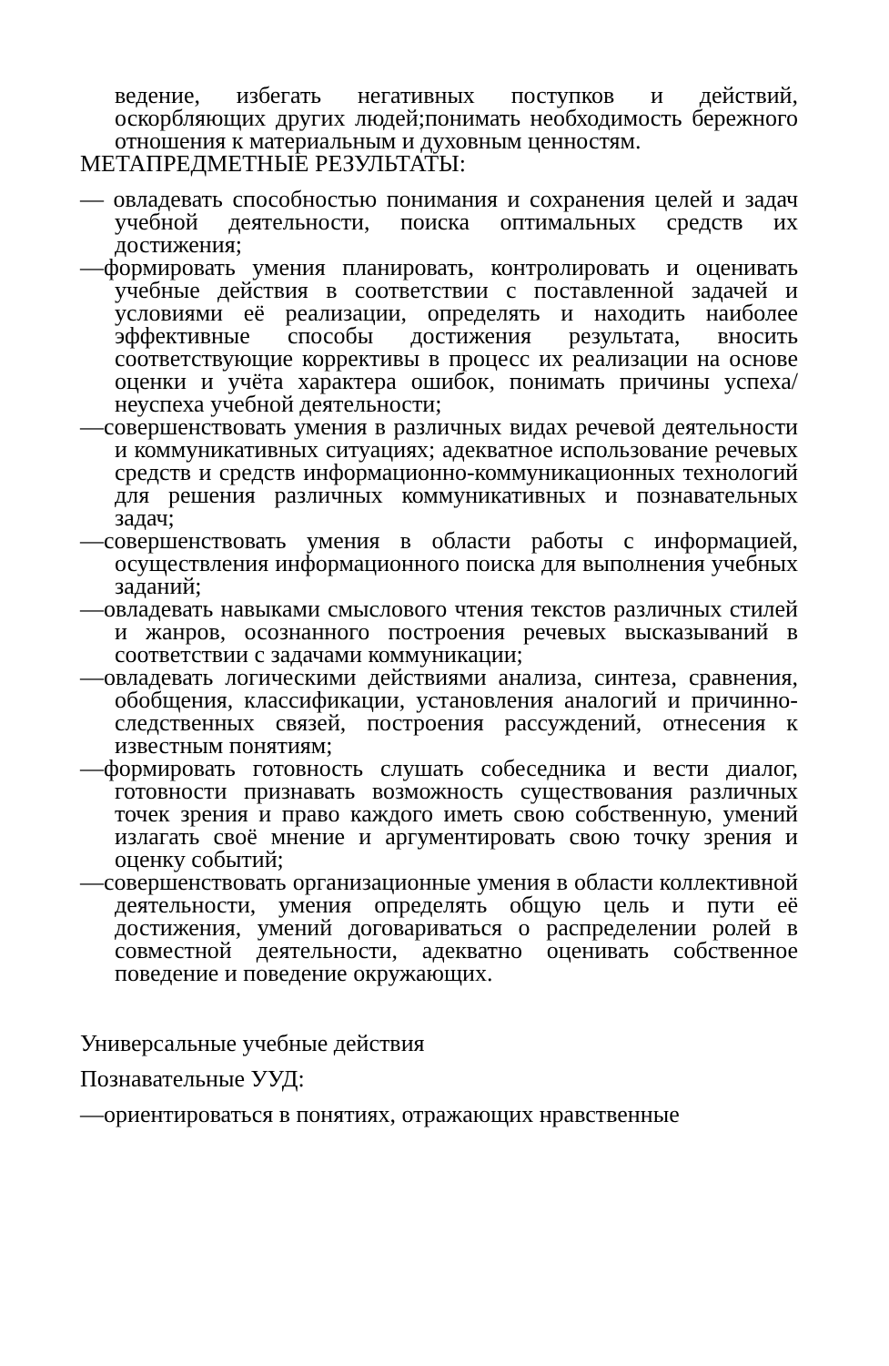ведение, избегать негативных поступков и действий, оскорбляющих других людей;понимать необходимость бережного отношения к материальным и духовным ценностям.
МЕТАПРЕДМЕТНЫЕ РЕЗУЛЬТАТЫ:
— овладевать способностью понимания и сохранения целей и задач учебной деятельности, поиска оптимальных средств их достижения;
—формировать умения планировать, контролировать и оценивать учебные действия в соответствии с поставленной задачей и условиями её реализации, определять и находить наиболее эффективные способы достижения результата, вносить соответствующие коррективы в процесс их реализации на основе оценки и учёта характера ошибок, понимать причины успеха/неуспеха учебной деятельности;
—совершенствовать умения в различных видах речевой деятельности и коммуникативных ситуациях; адекватное использование речевых средств и средств информационно-коммуникационных технологий для решения различных коммуникативных и познавательных задач;
—совершенствовать умения в области работы с информацией, осуществления информационного поиска для выполнения учебных заданий;
—овладевать навыками смыслового чтения текстов различных стилей и жанров, осознанного построения речевых высказываний в соответствии с задачами коммуникации;
—овладевать логическими действиями анализа, синтеза, сравнения, обобщения, классификации, установления аналогий и причинно-следственных связей, построения рассуждений, отнесения к известным понятиям;
—формировать готовность слушать собеседника и вести диалог, готовности признавать возможность существования различных точек зрения и право каждого иметь свою собственную, умений излагать своё мнение и аргументировать свою точку зрения и оценку событий;
—совершенствовать организационные умения в области коллективной деятельности, умения определять общую цель и пути её достижения, умений договариваться о распределении ролей в совместной деятельности, адекватно оценивать собственное поведение и поведение окружающих.
Универсальные учебные действия
Познавательные УУД:
—ориентироваться в понятиях, отражающих нравственные